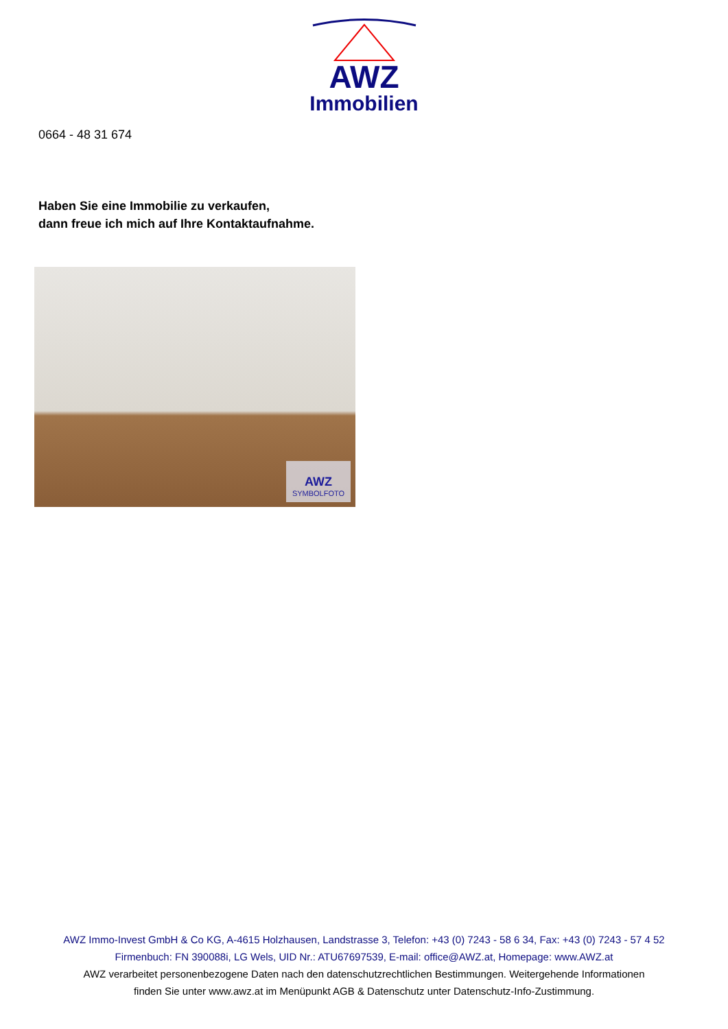AWZ
Immobilien
0664 - 48 31 674
Haben Sie eine Immobilie zu verkaufen,
dann freue ich mich auf Ihre Kontaktaufnahme.
AWZ
SYMBOLFOTO
AWZ Immo-Invest GmbH & Co KG, A-4615 Holzhausen, Landstrasse 3, Telefon: +43 (0) 7243 - 58 6 34, Fax: +43 (0) 7243 - 57 4 52
Firmenbuch: FN 390088i, LG Wels, UID Nr.: ATU67697539, E-mail: office@AWZ.at, Homepage: www.AWZ.at
AWZ verarbeitet personenbezogene Daten nach den datenschutzrechtlichen Bestimmungen. Weitergehende Informationen
finden Sie unter www.awz.at im Menüpunkt AGB & Datenschutz unter Datenschutz-Info-Zustimmung.